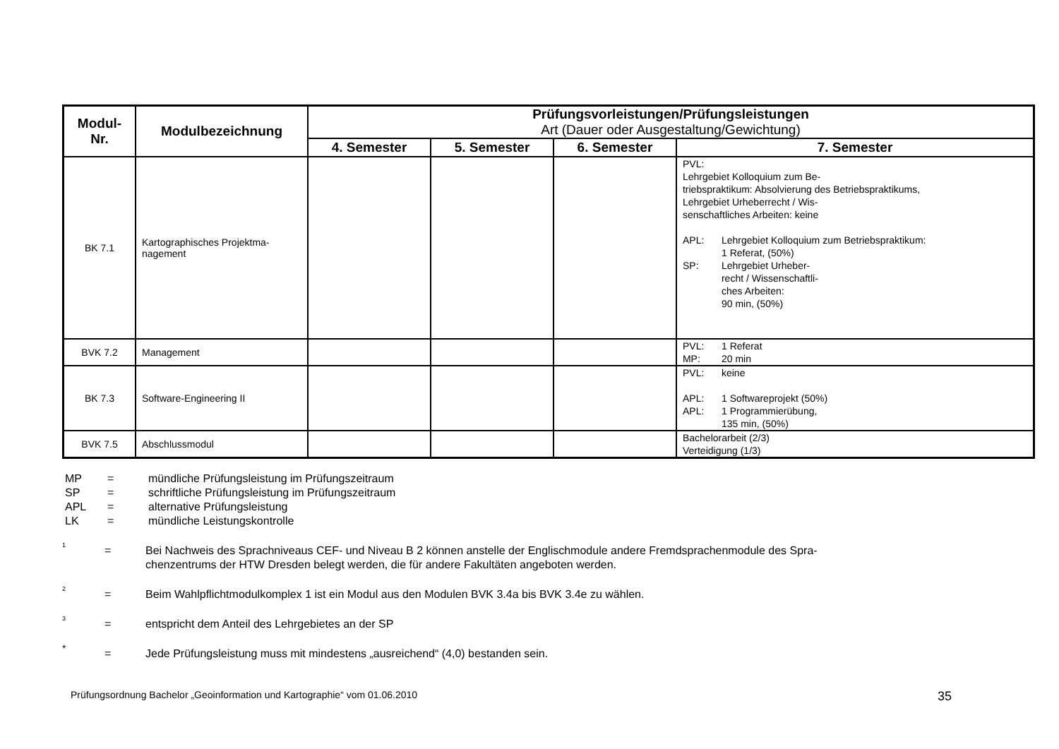| Modul- Nr. | Modulbezeichnung | Prüfungsvorleistungen/Prüfungsleistungen Art (Dauer oder Ausgestaltung/Gewichtung) | | | |
| --- | --- | --- | --- | --- | --- |
| | | 4. Semester | 5. Semester | 6. Semester | 7. Semester |
| BK 7.1 | Kartographisches Projektma- nagement | | | | PVL: Lehrgebiet Kolloquium zum Be- triebspraktikum: Absolvierung des Betriebspraktikums, Lehrgebiet Urheberrecht / Wis- senschaftliches Arbeiten: keine APL: Lehrgebiet Kolloquium zum Betriebspraktikum: 1 Referat, (50%) SP: Lehrgebiet Urheber- recht / Wissenschaftli- ches Arbeiten: 90 min, (50%) |
| BVK 7.2 | Management | | | | PVL: 1 Referat MP: 20 min |
| BK 7.3 | Software-Engineering II | | | | PVL: keine APL: 1 Softwareprojekt (50%) APL: 1 Programmierübung, 135 min, (50%) |
| BVK 7.5 | Abschlussmodul | | | | Bachelorarbeit (2/3) Verteidigung (1/3) |
MP = mündliche Prüfungsleistung im Prüfungszeitraum
SP = schriftliche Prüfungsleistung im Prüfungszeitraum
APL = alternative Prüfungsleistung
LK = mündliche Leistungskontrolle
<sup>1</sup> = Bei Nachweis des Sprachniveaus CEF- und Niveau B 2 können anstelle der Englischmodule andere Fremdsprachenmodule des Spra-
chenzentrums der HTW Dresden belegt werden, die für andere Fakultäten angeboten werden.
<sup>2</sup> = Beim Wahlpflichtmodulkomplex 1 ist ein Modul aus den Modulen BVK 3.4a bis BVK 3.4e zu wählen.
<sup>3</sup> = entspricht dem Anteil des Lehrgebietes an der SP
* = Jede Prüfungsleistung muss mit mindestens „ausreichend“ (4,0) bestanden sein.
Prüfungsordnung Bachelor „Geoinformation und Kartographie“ vom 01.06.2010 35